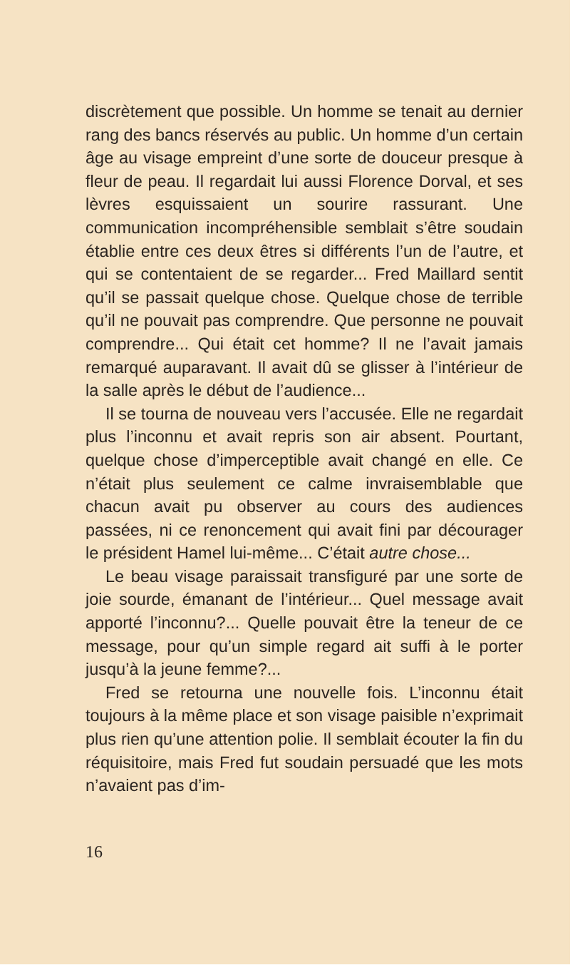discrètement que possible. Un homme se tenait au dernier rang des bancs réservés au public. Un homme d’un certain âge au visage empreint d’une sorte de douceur presque à fleur de peau. Il regardait lui aussi Florence Dorval, et ses lèvres esquissaient un sourire rassurant. Une communication incompréhensible semblait s’être soudain établie entre ces deux êtres si différents l’un de l’autre, et qui se contentaient de se regarder... Fred Maillard sentit qu’il se passait quelque chose. Quelque chose de terrible qu’il ne pouvait pas comprendre. Que personne ne pouvait comprendre... Qui était cet homme? Il ne l’avait jamais remarqué auparavant. Il avait dû se glisser à l’intérieur de la salle après le début de l’audience...
Il se tourna de nouveau vers l’accusée. Elle ne regardait plus l’inconnu et avait repris son air absent. Pourtant, quelque chose d’imperceptible avait changé en elle. Ce n’était plus seulement ce calme invraisemblable que chacun avait pu observer au cours des audiences passées, ni ce renoncement qui avait fini par décourager le président Hamel lui-même... C’était autre chose...
Le beau visage paraissait transfiguré par une sorte de joie sourde, émanant de l’intérieur... Quel message avait apporté l’inconnu?... Quelle pouvait être la teneur de ce message, pour qu’un simple regard ait suffi à le porter jusqu’à la jeune femme?...
Fred se retourna une nouvelle fois. L’inconnu était toujours à la même place et son visage paisible n’exprimait plus rien qu’une attention polie. Il semblait écouter la fin du réquisitoire, mais Fred fut soudain persuadé que les mots n’avaient pas d’im-
16